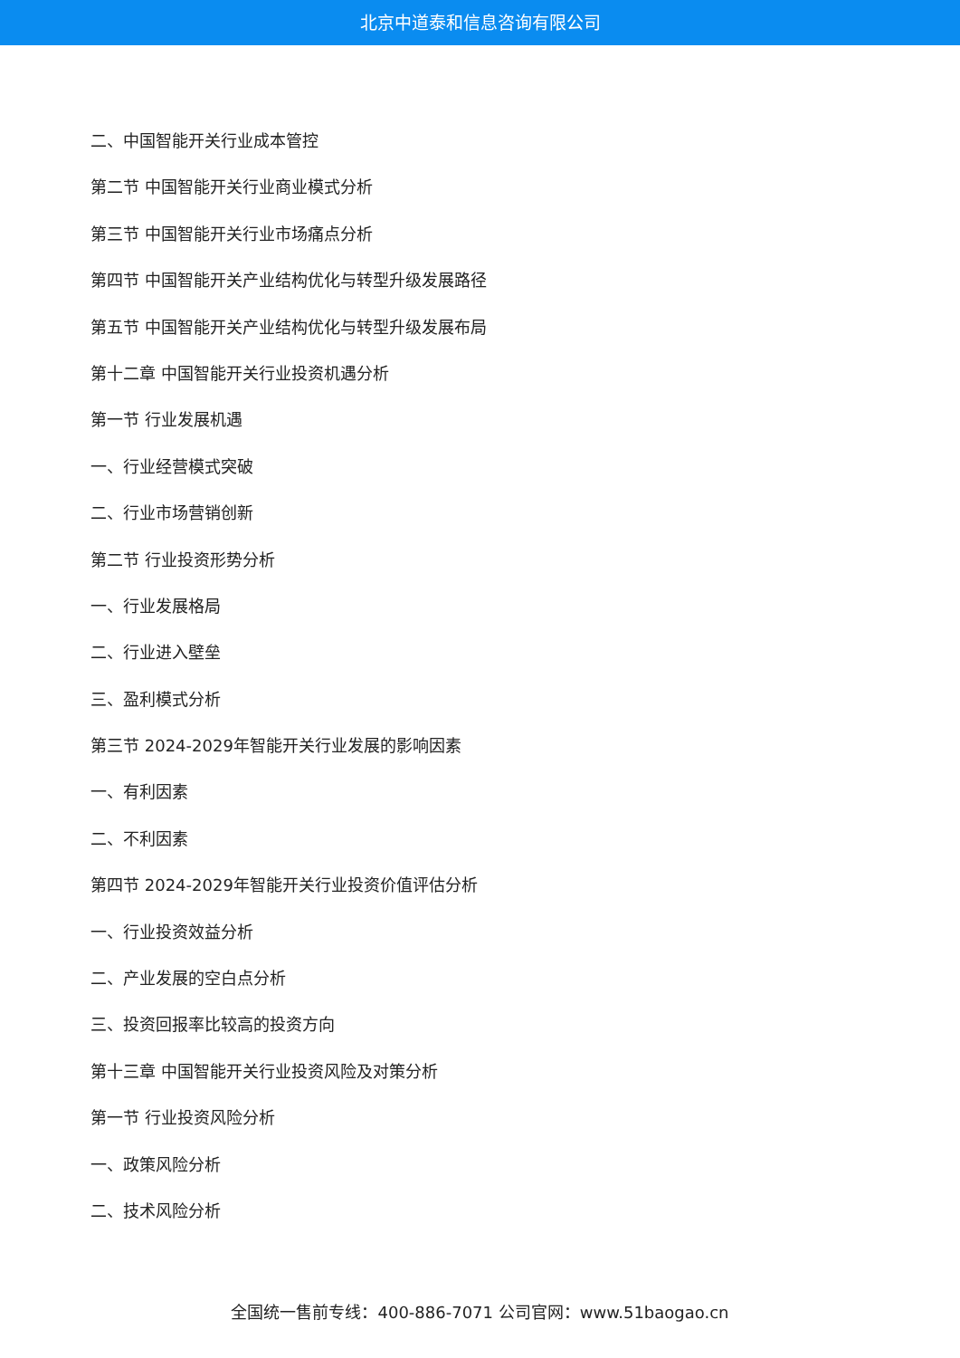北京中道泰和信息咨询有限公司
二、中国智能开关行业成本管控
第二节 中国智能开关行业商业模式分析
第三节 中国智能开关行业市场痛点分析
第四节 中国智能开关产业结构优化与转型升级发展路径
第五节 中国智能开关产业结构优化与转型升级发展布局
第十二章 中国智能开关行业投资机遇分析
第一节 行业发展机遇
一、行业经营模式突破
二、行业市场营销创新
第二节 行业投资形势分析
一、行业发展格局
二、行业进入壁垒
三、盈利模式分析
第三节 2024-2029年智能开关行业发展的影响因素
一、有利因素
二、不利因素
第四节 2024-2029年智能开关行业投资价值评估分析
一、行业投资效益分析
二、产业发展的空白点分析
三、投资回报率比较高的投资方向
第十三章 中国智能开关行业投资风险及对策分析
第一节 行业投资风险分析
一、政策风险分析
二、技术风险分析
全国统一售前专线：400-886-7071 公司官网：www.51baogao.cn